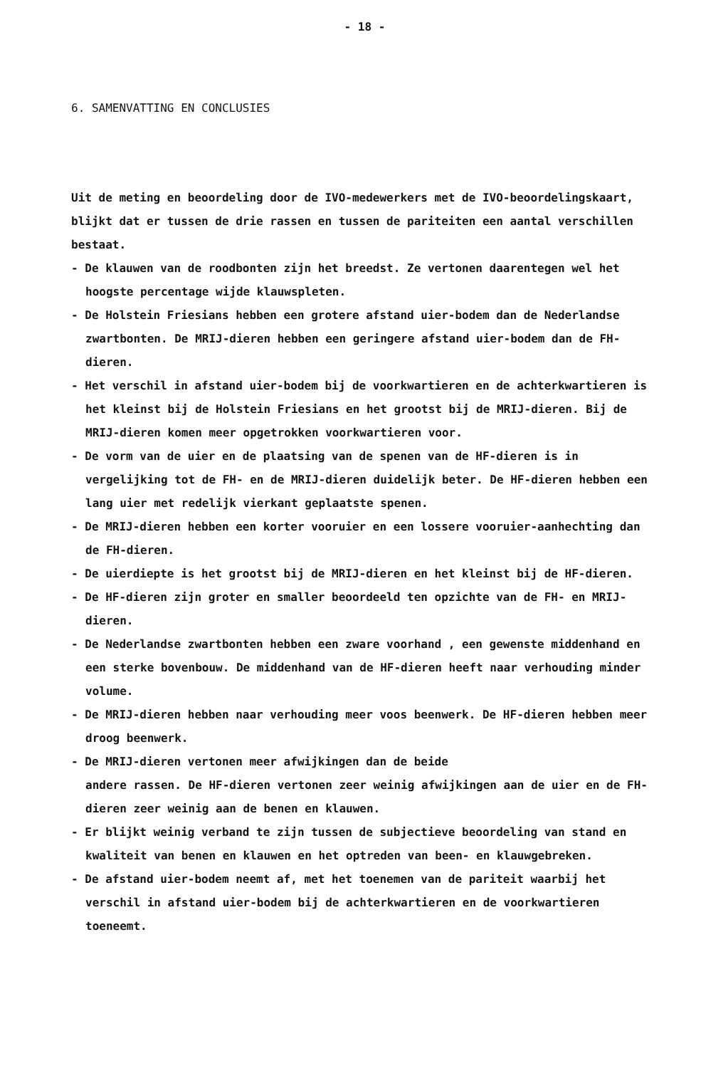- 18 -
6. SAMENVATTING EN CONCLUSIES
Uit de meting en beoordeling door de IVO-medewerkers met de IVO-beoordelingskaart, blijkt dat er tussen de drie rassen en tussen de pariteiten een aantal verschillen bestaat.
- De klauwen van de roodbonten zijn het breedst. Ze vertonen daarentegen wel het hoogste percentage wijde klauwspleten.
- De Holstein Friesians hebben een grotere afstand uier-bodem dan de Nederlandse zwartbonten. De MRIJ-dieren hebben een geringere afstand uier-bodem dan de FH-dieren.
- Het verschil in afstand uier-bodem bij de voorkwartieren en de achterkwartieren is het kleinst bij de Holstein Friesians en het grootst bij de MRIJ-dieren. Bij de MRIJ-dieren komen meer opgetrokken voorkwartieren voor.
- De vorm van de uier en de plaatsing van de spenen van de HF-dieren is in vergelijking tot de FH- en de MRIJ-dieren duidelijk beter. De HF-dieren hebben een lang uier met redelijk vierkant geplaatste spenen.
- De MRIJ-dieren hebben een korter vooruier en een lossere vooruier-aanhechting dan de FH-dieren.
- De uierdiepte is het grootst bij de MRIJ-dieren en het kleinst bij de HF-dieren.
- De HF-dieren zijn groter en smaller beoordeeld ten opzichte van de FH- en MRIJ-dieren.
- De Nederlandse zwartbonten hebben een zware voorhand , een gewenste middenhand en een sterke bovenbouw. De middenhand van de HF-dieren heeft naar verhouding minder volume.
- De MRIJ-dieren hebben naar verhouding meer voos beenwerk. De HF-dieren hebben meer droog beenwerk.
- De MRIJ-dieren vertonen meer afwijkingen dan de beide
andere rassen. De HF-dieren vertonen zeer weinig afwijkingen aan de uier en de FH-dieren zeer weinig aan de benen en klauwen.
- Er blijkt weinig verband te zijn tussen de subjectieve beoordeling van stand en kwaliteit van benen en klauwen en het optreden van been- en klauwgebreken.
- De afstand uier-bodem neemt af, met het toenemen van de pariteit waarbij het verschil in afstand uier-bodem bij de achterkwartieren en de voorkwartieren toeneemt.